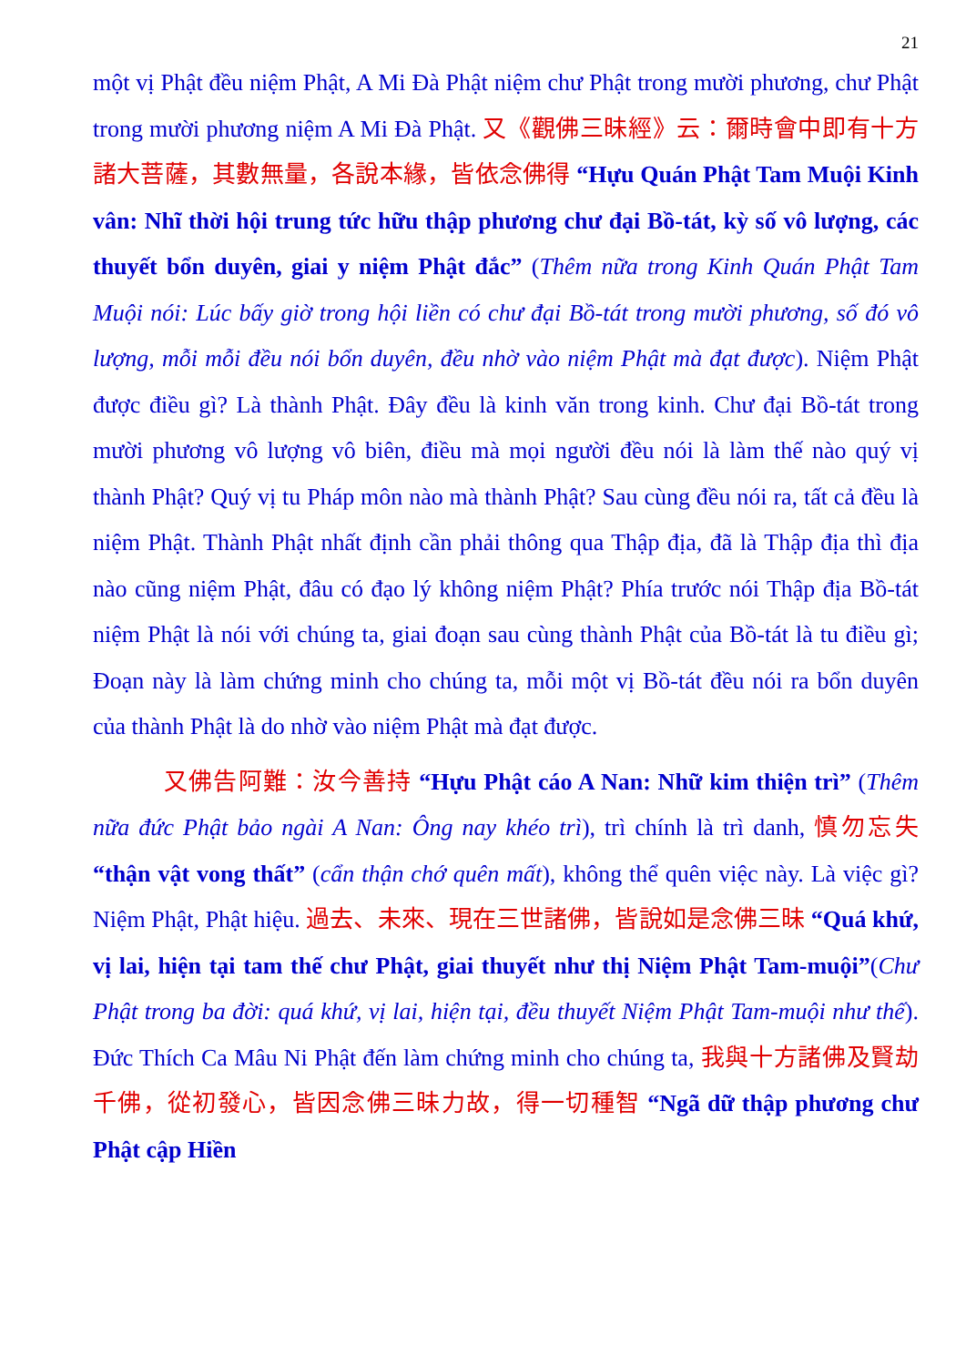21
một vị Phật đều niệm Phật, A Mi Đà Phật niệm chư Phật trong mười phương, chư Phật trong mười phương niệm A Mi Đà Phật. 又《觀佛三昧經》云：爾時會中即有十方諸大菩薩，其數無量，各說本緣，皆依念佛得 “Hựu Quán Phật Tam Muội Kinh vân: Nhĩ thời hội trung tức hữu thập phương chư đại Bồ-tát, kỳ số vô lượng, các thuyết bổn duyên, giai y niệm Phật đắc” (Thêm nữa trong Kinh Quán Phật Tam Muội nói: Lúc bấy giờ trong hội liền có chư đại Bồ-tát trong mười phương, số đó vô lượng, mỗi mỗi đều nói bổn duyên, đều nhờ vào niệm Phật mà đạt được). Niệm Phật được điều gì? Là thành Phật. Đây đều là kinh văn trong kinh. Chư đại Bồ-tát trong mười phương vô lượng vô biên, điều mà mọi người đều nói là làm thế nào quý vị thành Phật? Quý vị tu Pháp môn nào mà thành Phật? Sau cùng đều nói ra, tất cả đều là niệm Phật. Thành Phật nhất định cần phải thông qua Thập địa, đã là Thập địa thì địa nào cũng niệm Phật, đâu có đạo lý không niệm Phật? Phía trước nói Thập địa Bồ-tát niệm Phật là nói với chúng ta, giai đoạn sau cùng thành Phật của Bồ-tát là tu điều gì; Đoạn này là làm chứng minh cho chúng ta, mỗi một vị Bồ-tát đều nói ra bổn duyên của thành Phật là do nhờ vào niệm Phật mà đạt được.
又佛告阿難：汝今善持 “Hựu Phật cáo A Nan: Nhữ kim thiện trì” (Thêm nữa đức Phật bảo ngài A Nan: Ông nay khéo trì), trì chính là trì danh, 慎勿忘失 “thận vật vong thất” (cẩn thận chớ quên mất), không thể quên việc này. Là việc gì? Niệm Phật, Phật hiệu. 過去、未來、現在三世諸佛，皆說如是念佛三昧 “Quá khứ, vị lai, hiện tại tam thế chư Phật, giai thuyết như thị Niệm Phật Tam-muội”(Chư Phật trong ba đời: quá khứ, vị lai, hiện tại, đều thuyết Niệm Phật Tam-muội như thế). Đức Thích Ca Mâu Ni Phật đến làm chứng minh cho chúng ta, 我與十方諸佛及賢劫千佛，從初發心，皆因念佛三昧力故，得一切種智 “Ngã dữ thập phương chư Phật cập Hiền